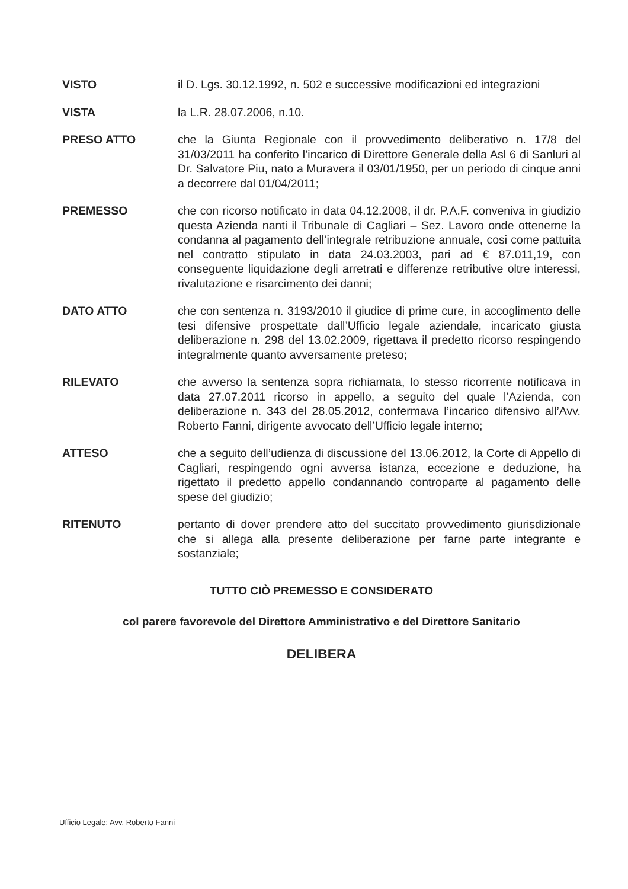VISTO il D. Lgs. 30.12.1992, n. 502 e successive modificazioni ed integrazioni
VISTA la L.R. 28.07.2006, n.10.
PRESO ATTO che la Giunta Regionale con il provvedimento deliberativo n. 17/8 del 31/03/2011 ha conferito l’incarico di Direttore Generale della Asl 6 di Sanluri al Dr. Salvatore Piu, nato a Muravera il 03/01/1950, per un periodo di cinque anni a decorrere dal 01/04/2011;
PREMESSO che con ricorso notificato in data 04.12.2008, il dr. P.A.F. conveniva in giudizio questa Azienda nanti il Tribunale di Cagliari – Sez. Lavoro onde ottenerne la condanna al pagamento dell’integrale retribuzione annuale, cosi come pattuita nel contratto stipulato in data 24.03.2003, pari ad € 87.011,19, con conseguente liquidazione degli arretrati e differenze retributive oltre interessi, rivalutazione e risarcimento dei danni;
DATO ATTO che con sentenza n. 3193/2010 il giudice di prime cure, in accoglimento delle tesi difensive prospettate dall’Ufficio legale aziendale, incaricato giusta deliberazione n. 298 del 13.02.2009, rigettava il predetto ricorso respingendo integralmente quanto avversamente preteso;
RILEVATO che avverso la sentenza sopra richiamata, lo stesso ricorrente notificava in data 27.07.2011 ricorso in appello, a seguito del quale l’Azienda, con deliberazione n. 343 del 28.05.2012, confermava l’incarico difensivo all’Avv. Roberto Fanni, dirigente avvocato dell’Ufficio legale interno;
ATTESO che a seguito dell’udienza di discussione del 13.06.2012, la Corte di Appello di Cagliari, respingendo ogni avversa istanza, eccezione e deduzione, ha rigettato il predetto appello condannando controparte al pagamento delle spese del giudizio;
RITENUTO pertanto di dover prendere atto del succitato provvedimento giurisdizionale che si allega alla presente deliberazione per farne parte integrante e sostanziale;
TUTTO CIÒ PREMESSO E CONSIDERATO
col parere favorevole del Direttore Amministrativo e del Direttore Sanitario
DELIBERA
Ufficio Legale: Avv. Roberto Fanni